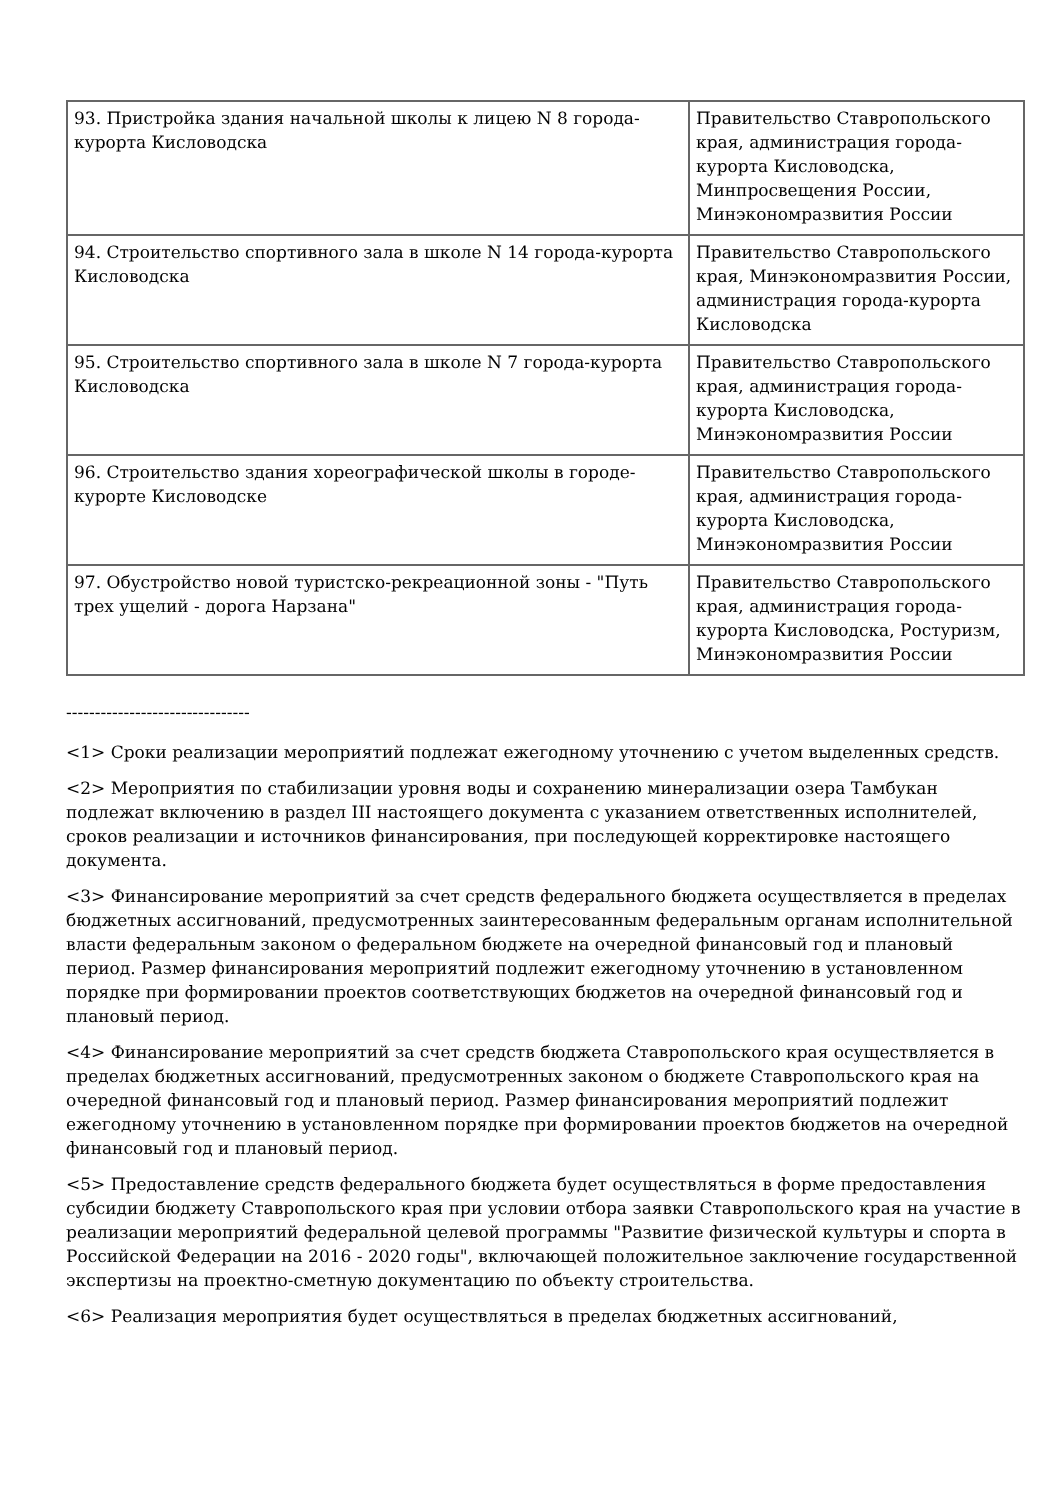| 93. Пристройка здания начальной школы к лицею N 8 города-курорта Кисловодска | Правительство Ставропольского края, администрация города-курорта Кисловодска, Минпросвещения России, Минэкономразвития России |
| 94. Строительство спортивного зала в школе N 14 города-курорта Кисловодска | Правительство Ставропольского края, Минэкономразвития России, администрация города-курорта Кисловодска |
| 95. Строительство спортивного зала в школе N 7 города-курорта Кисловодска | Правительство Ставропольского края, администрация города-курорта Кисловодска, Минэкономразвития России |
| 96. Строительство здания хореографической школы в городе-курорте Кисловодске | Правительство Ставропольского края, администрация города-курорта Кисловодска, Минэкономразвития России |
| 97. Обустройство новой туристско-рекреационной зоны - "Путь трех ущелий - дорога Нарзана" | Правительство Ставропольского края, администрация города-курорта Кисловодска, Ростуризм, Минэкономразвития России |
--------------------------------
<1> Сроки реализации мероприятий подлежат ежегодному уточнению с учетом выделенных средств.
<2> Мероприятия по стабилизации уровня воды и сохранению минерализации озера Тамбукан подлежат включению в раздел III настоящего документа с указанием ответственных исполнителей, сроков реализации и источников финансирования, при последующей корректировке настоящего документа.
<3> Финансирование мероприятий за счет средств федерального бюджета осуществляется в пределах бюджетных ассигнований, предусмотренных заинтересованным федеральным органам исполнительной власти федеральным законом о федеральном бюджете на очередной финансовый год и плановый период. Размер финансирования мероприятий подлежит ежегодному уточнению в установленном порядке при формировании проектов соответствующих бюджетов на очередной финансовый год и плановый период.
<4> Финансирование мероприятий за счет средств бюджета Ставропольского края осуществляется в пределах бюджетных ассигнований, предусмотренных законом о бюджете Ставропольского края на очередной финансовый год и плановый период. Размер финансирования мероприятий подлежит ежегодному уточнению в установленном порядке при формировании проектов бюджетов на очередной финансовый год и плановый период.
<5> Предоставление средств федерального бюджета будет осуществляться в форме предоставления субсидии бюджету Ставропольского края при условии отбора заявки Ставропольского края на участие в реализации мероприятий федеральной целевой программы "Развитие физической культуры и спорта в Российской Федерации на 2016 - 2020 годы", включающей положительное заключение государственной экспертизы на проектно-сметную документацию по объекту строительства.
<6> Реализация мероприятия будет осуществляться в пределах бюджетных ассигнований,